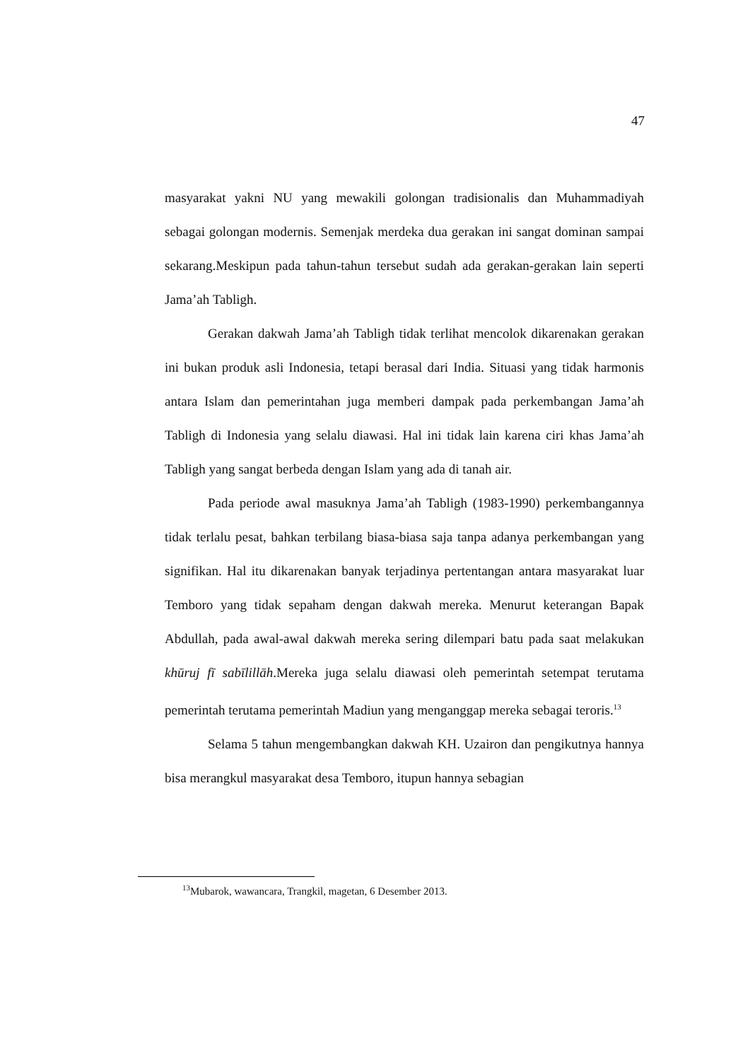47
masyarakat yakni NU yang mewakili golongan tradisionalis dan Muhammadiyah sebagai golongan modernis. Semenjak merdeka dua gerakan ini sangat dominan sampai sekarang.Meskipun pada tahun-tahun tersebut sudah ada gerakan-gerakan lain seperti Jama’ah Tabligh.
Gerakan dakwah Jama’ah Tabligh tidak terlihat mencolok dikarenakan gerakan ini bukan produk asli Indonesia, tetapi berasal dari India. Situasi yang tidak harmonis antara Islam dan pemerintahan juga memberi dampak pada perkembangan Jama’ah Tabligh di Indonesia yang selalu diawasi. Hal ini tidak lain karena ciri khas Jama’ah Tabligh yang sangat berbeda dengan Islam yang ada di tanah air.
Pada periode awal masuknya Jama’ah Tabligh (1983-1990) perkembangannya tidak terlalu pesat, bahkan terbilang biasa-biasa saja tanpa adanya perkembangan yang signifikan. Hal itu dikarenakan banyak terjadinya pertentangan antara masyarakat luar Temboro yang tidak sepaham dengan dakwah mereka. Menurut keterangan Bapak Abdullah, pada awal-awal dakwah mereka sering dilempari batu pada saat melakukan khūruj fī sabīlillāh.Mereka juga selalu diawasi oleh pemerintah setempat terutama pemerintah terutama pemerintah Madiun yang menganggap mereka sebagai teroris.<sup>13</sup>
Selama 5 tahun mengembangkan dakwah KH. Uzairon dan pengikutnya hannya bisa merangkul masyarakat desa Temboro, itupun hannya sebagian
<sup>13</sup> Mubarok, wawancara, Trangkil, magetan, 6 Desember 2013.